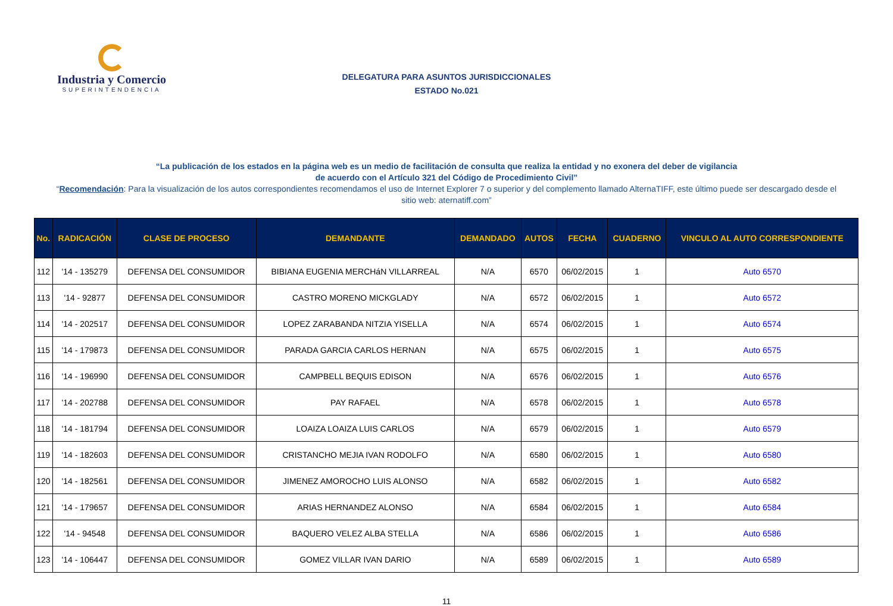Industria y Comercio
SUPERINTENDENCIA
DELEGATURA PARA ASUNTOS JURISDICCIONALES
ESTADO No.021
“La publicación de los estados en la página web es un medio de facilitación de consulta que realiza la entidad y no exonera del deber de vigilancia
de acuerdo con el Artículo 321 del Código de Procedimiento Civil”
“Recomendación: Para la visualización de los autos correspondientes recomendamos el uso de Internet Explorer 7 o superior y del complemento llamado AlternaTIFF, este último puede ser descargado desde el sitio web: aternatiff.com”
| No. | RADICACIÓN | CLASE DE PROCESO | DEMANDANTE | DEMANDADO | AUTOS | FECHA | CUADERNO | VINCULO AL AUTO CORRESPONDIENTE |
| --- | --- | --- | --- | --- | --- | --- | --- | --- |
| 112 | '14 - 135279 | DEFENSA DEL CONSUMIDOR | BIBIANA EUGENIA MERCHáN VILLARREAL | N/A | 6570 | 06/02/2015 | 1 | Auto 6570 |
| 113 | '14 - 92877 | DEFENSA DEL CONSUMIDOR | CASTRO MORENO MICKGLADY | N/A | 6572 | 06/02/2015 | 1 | Auto 6572 |
| 114 | '14 - 202517 | DEFENSA DEL CONSUMIDOR | LOPEZ ZARABANDA NITZIA YISELLA | N/A | 6574 | 06/02/2015 | 1 | Auto 6574 |
| 115 | '14 - 179873 | DEFENSA DEL CONSUMIDOR | PARADA GARCIA CARLOS HERNAN | N/A | 6575 | 06/02/2015 | 1 | Auto 6575 |
| 116 | '14 - 196990 | DEFENSA DEL CONSUMIDOR | CAMPBELL BEQUIS EDISON | N/A | 6576 | 06/02/2015 | 1 | Auto 6576 |
| 117 | '14 - 202788 | DEFENSA DEL CONSUMIDOR | PAY RAFAEL | N/A | 6578 | 06/02/2015 | 1 | Auto 6578 |
| 118 | '14 - 181794 | DEFENSA DEL CONSUMIDOR | LOAIZA LOAIZA LUIS CARLOS | N/A | 6579 | 06/02/2015 | 1 | Auto 6579 |
| 119 | '14 - 182603 | DEFENSA DEL CONSUMIDOR | CRISTANCHO MEJIA IVAN RODOLFO | N/A | 6580 | 06/02/2015 | 1 | Auto 6580 |
| 120 | '14 - 182561 | DEFENSA DEL CONSUMIDOR | JIMENEZ AMOROCHO LUIS ALONSO | N/A | 6582 | 06/02/2015 | 1 | Auto 6582 |
| 121 | '14 - 179657 | DEFENSA DEL CONSUMIDOR | ARIAS HERNANDEZ ALONSO | N/A | 6584 | 06/02/2015 | 1 | Auto 6584 |
| 122 | '14 - 94548 | DEFENSA DEL CONSUMIDOR | BAQUERO VELEZ ALBA STELLA | N/A | 6586 | 06/02/2015 | 1 | Auto 6586 |
| 123 | '14 - 106447 | DEFENSA DEL CONSUMIDOR | GOMEZ VILLAR IVAN DARIO | N/A | 6589 | 06/02/2015 | 1 | Auto 6589 |
11